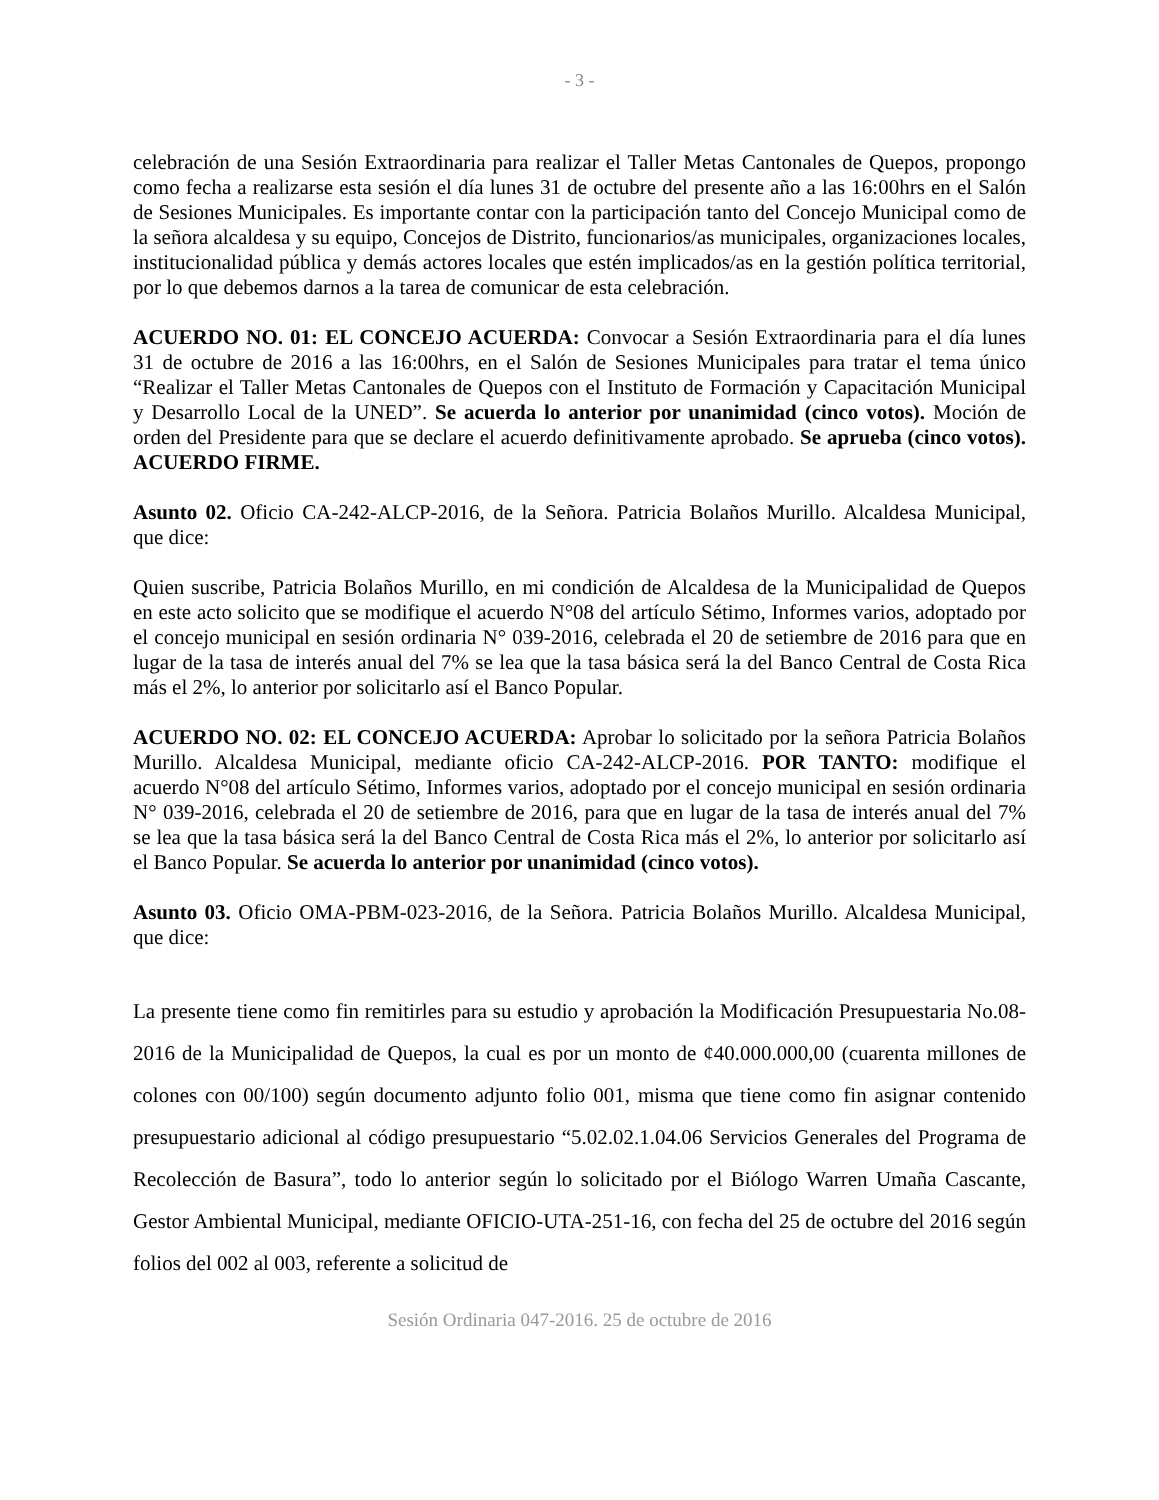- 3 -
celebración de una Sesión Extraordinaria para realizar el Taller Metas Cantonales de Quepos, propongo como fecha a realizarse esta sesión el día lunes 31 de octubre del presente año a las 16:00hrs en el Salón de Sesiones Municipales. Es importante contar con la participación tanto del Concejo Municipal como de la señora alcaldesa y su equipo, Concejos de Distrito, funcionarios/as municipales, organizaciones locales, institucionalidad pública y demás actores locales que estén implicados/as en la gestión política territorial, por lo que debemos darnos a la tarea de comunicar de esta celebración.
ACUERDO NO. 01: EL CONCEJO ACUERDA: Convocar a Sesión Extraordinaria para el día lunes 31 de octubre de 2016 a las 16:00hrs, en el Salón de Sesiones Municipales para tratar el tema único “Realizar el Taller Metas Cantonales de Quepos con el Instituto de Formación y Capacitación Municipal y Desarrollo Local de la UNED”. Se acuerda lo anterior por unanimidad (cinco votos). Moción de orden del Presidente para que se declare el acuerdo definitivamente aprobado. Se aprueba (cinco votos). ACUERDO FIRME.
Asunto 02. Oficio CA-242-ALCP-2016, de la Señora. Patricia Bolaños Murillo. Alcaldesa Municipal, que dice:
Quien suscribe, Patricia Bolaños Murillo, en mi condición de Alcaldesa de la Municipalidad de Quepos en este acto solicito que se modifique el acuerdo N°08 del artículo Sétimo, Informes varios, adoptado por el concejo municipal en sesión ordinaria N° 039-2016, celebrada el 20 de setiembre de 2016 para que en lugar de la tasa de interés anual del 7% se lea que la tasa básica será la del Banco Central de Costa Rica más el 2%, lo anterior por solicitarlo así el Banco Popular.
ACUERDO NO. 02: EL CONCEJO ACUERDA: Aprobar lo solicitado por la señora Patricia Bolaños Murillo. Alcaldesa Municipal, mediante oficio CA-242-ALCP-2016. POR TANTO: modifique el acuerdo N°08 del artículo Sétimo, Informes varios, adoptado por el concejo municipal en sesión ordinaria N° 039-2016, celebrada el 20 de setiembre de 2016, para que en lugar de la tasa de interés anual del 7% se lea que la tasa básica será la del Banco Central de Costa Rica más el 2%, lo anterior por solicitarlo así el Banco Popular. Se acuerda lo anterior por unanimidad (cinco votos).
Asunto 03. Oficio OMA-PBM-023-2016, de la Señora. Patricia Bolaños Murillo. Alcaldesa Municipal, que dice:
La presente tiene como fin remitirles para su estudio y aprobación la Modificación Presupuestaria No.08-2016 de la Municipalidad de Quepos, la cual es por un monto de ¢40.000.000,00 (cuarenta millones de colones con 00/100) según documento adjunto folio 001, misma que tiene como fin asignar contenido presupuestario adicional al código presupuestario “5.02.02.1.04.06 Servicios Generales del Programa de Recolección de Basura”, todo lo anterior según lo solicitado por el Biólogo Warren Umaña Cascante, Gestor Ambiental Municipal, mediante OFICIO-UTA-251-16, con fecha del 25 de octubre del 2016 según folios del 002 al 003, referente a solicitud de
Sesión Ordinaria 047-2016. 25 de octubre de 2016